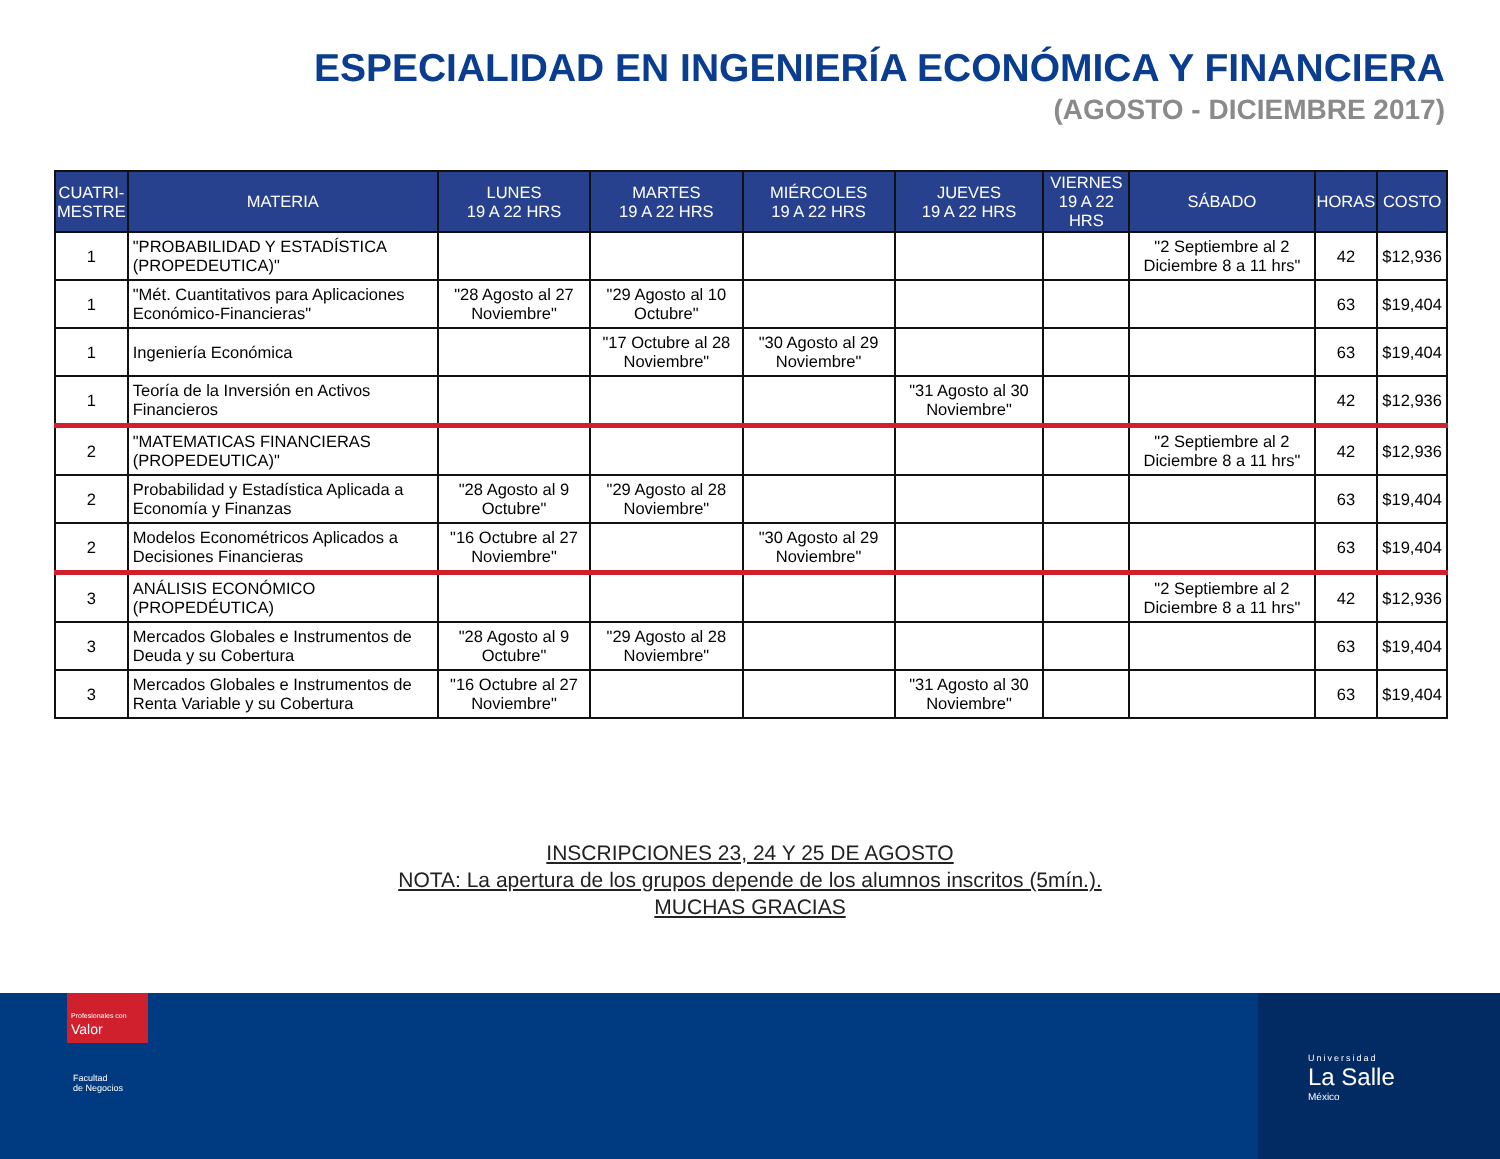ESPECIALIDAD EN INGENIERÍA ECONÓMICA Y FINANCIERA
(AGOSTO - DICIEMBRE 2017)
| CUATRI- MESTRE | MATERIA | LUNES 19 A 22 HRS | MARTES 19 A 22 HRS | MIÉRCOLES 19 A 22 HRS | JUEVES 19 A 22 HRS | VIERNES 19 A 22 HRS | SÁBADO | HORAS | COSTO |
| --- | --- | --- | --- | --- | --- | --- | --- | --- | --- |
| 1 | "PROBABILIDAD Y ESTADÍSTICA (PROPEDEUTICA)" | | | | | | "2 Septiembre al 2 Diciembre 8 a 11 hrs" | 42 | $12,936 |
| 1 | "Mét. Cuantitativos para Aplicaciones Económico-Financieras" | "28 Agosto al 27 Noviembre" | "29 Agosto al 10 Octubre" | | | | | 63 | $19,404 |
| 1 | Ingeniería Económica | | "17 Octubre al 28 Noviembre" | "30 Agosto al 29 Noviembre" | | | | 63 | $19,404 |
| 1 | Teoría de la Inversión en Activos Financieros | | | | "31 Agosto al 30 Noviembre" | | | 42 | $12,936 |
| 2 | "MATEMATICAS FINANCIERAS (PROPEDEUTICA)" | | | | | | "2 Septiembre al 2 Diciembre 8 a 11 hrs" | 42 | $12,936 |
| 2 | Probabilidad y Estadística Aplicada a Economía y Finanzas | "28 Agosto al 9 Octubre" | "29 Agosto al 28 Noviembre" | | | | | 63 | $19,404 |
| 2 | Modelos Econométricos Aplicados a Decisiones Financieras | "16 Octubre al 27 Noviembre" | | "30 Agosto al 29 Noviembre" | | | | 63 | $19,404 |
| 3 | ANÁLISIS ECONÓMICO (PROPEDÉUTICA) | | | | | | "2 Septiembre al 2 Diciembre 8 a 11 hrs" | 42 | $12,936 |
| 3 | Mercados Globales e Instrumentos de Deuda y su Cobertura | "28 Agosto al 9 Octubre" | "29 Agosto al 28 Noviembre" | | | | | 63 | $19,404 |
| 3 | Mercados Globales e Instrumentos de Renta Variable y su Cobertura | "16 Octubre al 27 Noviembre" | | | "31 Agosto al 30 Noviembre" | | | 63 | $19,404 |
INSCRIPCIONES 23, 24 Y 25 DE AGOSTO
NOTA: La apertura de los grupos depende de los alumnos inscritos (5mín.).
MUCHAS GRACIAS
Profesionales con Valor
Facultad
de Negocios
Universidad
La Salle
México